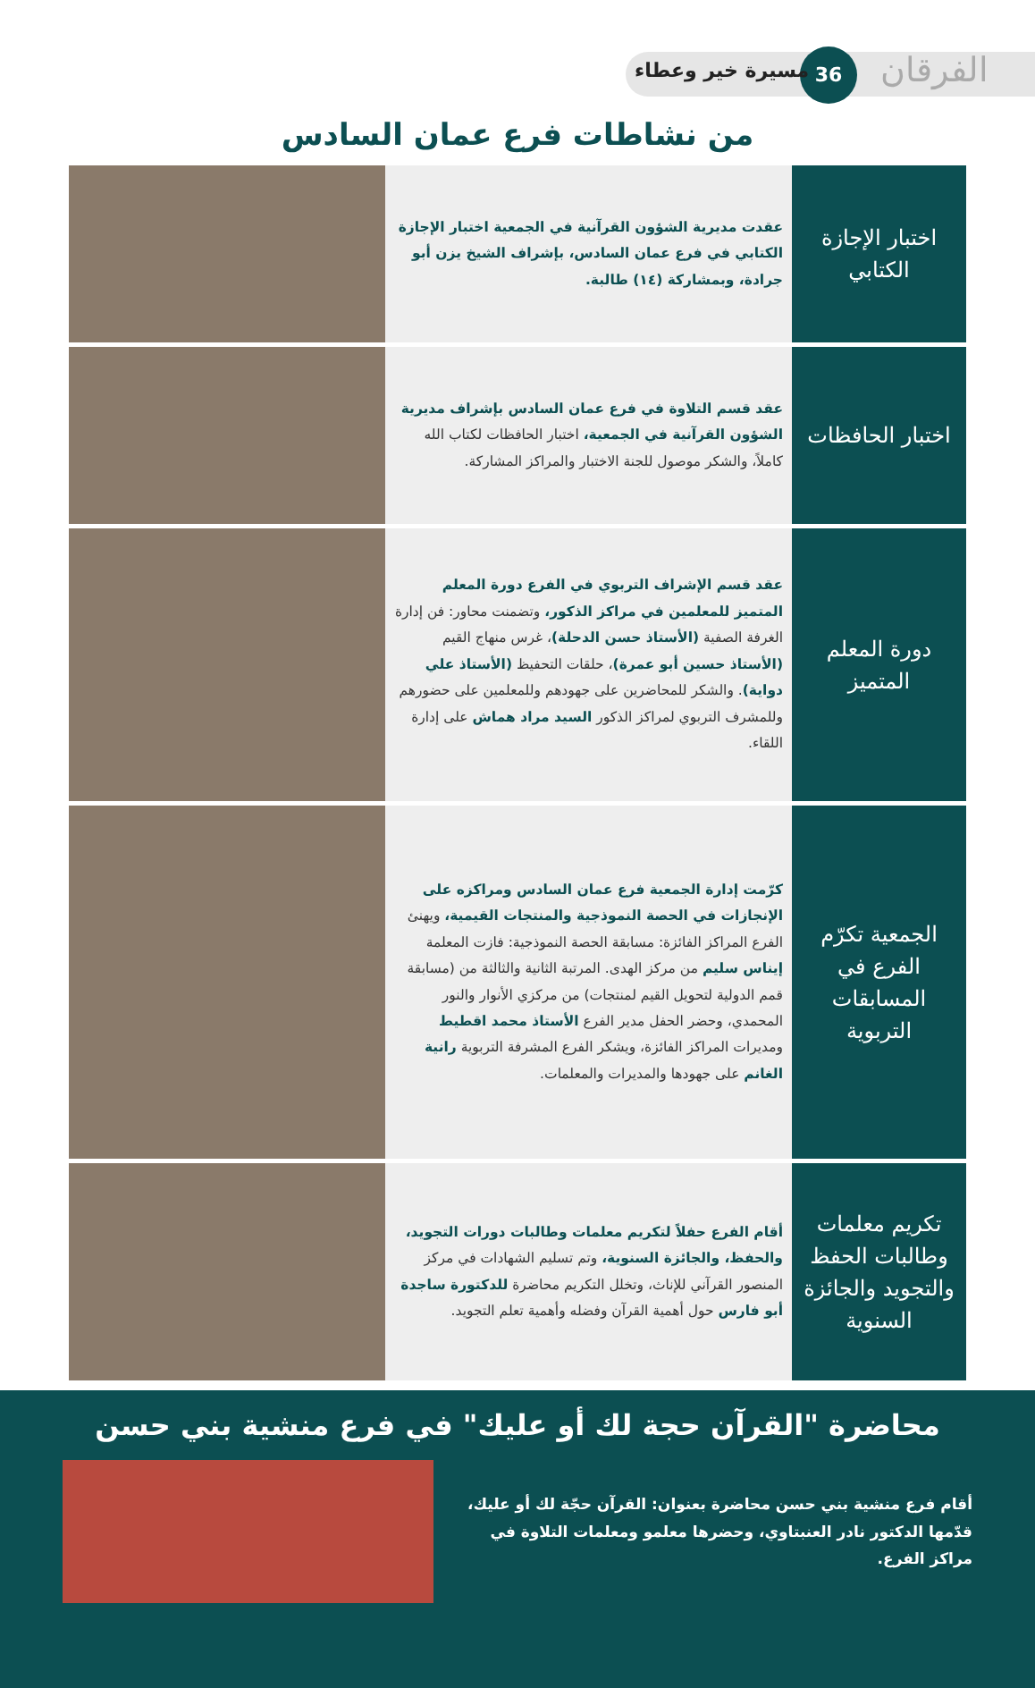الفرقان
36
مسيرة خير وعطاء
من نشاطات فرع عمان السادس
| اختبار الإجازة الكتابي | عقدت مديرية الشؤون القرآنية في الجمعية اختبار الإجازة الكتابي في فرع عمان السادس، بإشراف الشيخ يزن أبو جرادة، وبمشاركة (١٤) طالبة. | |
| اختبار الحافظات | عقد قسم التلاوة في فرع عمان السادس بإشراف مديرية الشؤون القرآنية في الجمعية، اختبار الحافظات لكتاب الله كاملاً، والشكر موصول للجنة الاختبار والمراكز المشاركة. | |
| دورة المعلم المتميز | عقد قسم الإشراف التربوي في الفرع دورة المعلم المتميز للمعلمين في مراكز الذكور، وتضمنت محاور: فن إدارة الغرفة الصفية (الأستاذ حسن الدحلة) ، غرس منهاج القيم (الأستاذ حسين أبو عمرة) ، حلقات التحفيظ (الأستاذ علي دواية) . والشكر للمحاضرين على جهودهم وللمعلمين على حضورهم وللمشرف التربوي لمراكز الذكور السيد مراد هماش على إدارة اللقاء. | |
| الجمعية تكرّم الفرع في المسابقات التربوية | كرّمت إدارة الجمعية فرع عمان السادس ومراكزه على الإنجازات في الحصة النموذجية والمنتجات القيمية، ويهنئ الفرع المراكز الفائزة: مسابقة الحصة النموذجية: فازت المعلمة إيناس سليم من مركز الهدى. المرتبة الثانية والثالثة من (مسابقة قمم الدولية لتحويل القيم لمنتجات) من مركزي الأنوار والنور المحمدي، وحضر الحفل مدير الفرع الأستاذ محمد اقطيط ومديرات المراكز الفائزة، ويشكر الفرع المشرفة التربوية رانية الغانم على جهودها والمديرات والمعلمات. | |
| تكريم معلمات وطالبات الحفظ والتجويد والجائزة السنوية | أقام الفرع حفلاً لتكريم معلمات وطالبات دورات التجويد، والحفظ، والجائزة السنوية، وتم تسليم الشهادات في مركز المنصور القرآني للإناث، وتخلل التكريم محاضرة للدكتورة ساجدة أبو فارس حول أهمية القرآن وفضله وأهمية تعلم التجويد. | |
محاضرة "القرآن حجة لك أو عليك" في فرع منشية بني حسن
أقام فرع منشية بني حسن محاضرة بعنوان: القرآن حجّة لك أو عليك، قدّمها الدكتور نادر العنبتاوي، وحضرها معلمو ومعلمات التلاوة في مراكز الفرع.